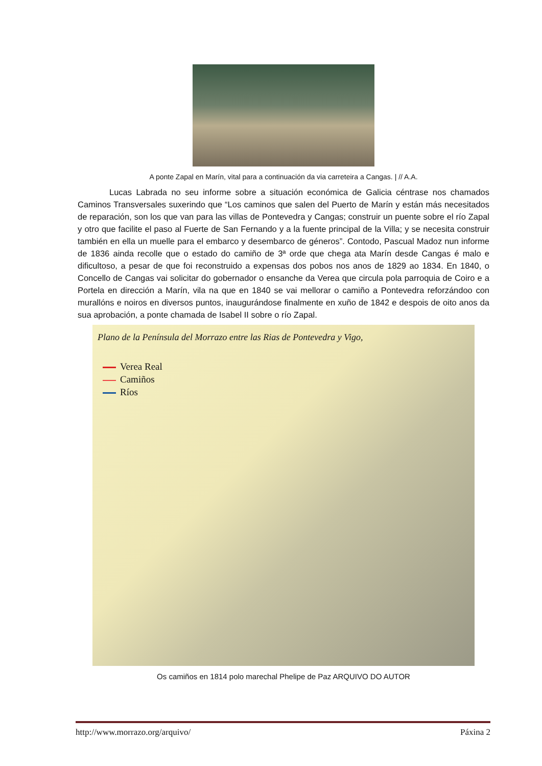A ponte Zapal en Marín, vital para a continuación da via carreteira a Cangas. | // A.A.
Lucas Labrada no seu informe sobre a situación económica de Galicia céntrase nos chamados Caminos Transversales suxerindo que “Los caminos que salen del Puerto de Marín y están más necesitados de reparación, son los que van para las villas de Pontevedra y Cangas; construir un puente sobre el río Zapal y otro que facilite el paso al Fuerte de San Fernando y a la fuente principal de la Villa; y se necesita construir también en ella un muelle para el embarco y desembarco de géneros”. Contodo, Pascual Madoz nun informe de 1836 ainda recolle que o estado do camiño de 3ª orde que chega ata Marín desde Cangas é malo e dificultoso, a pesar de que foi reconstruido a expensas dos pobos nos anos de 1829 ao 1834. En 1840, o Concello de Cangas vai solicitar do gobernador o ensanche da Verea que circula pola parroquia de Coiro e a Portela en dirección a Marín, vila na que en 1840 se vai mellorar o camiño a Pontevedra reforzándoo con murallóns e noiros en diversos puntos, inaugurándose finalmente en xuño de 1842 e despois de oito anos da sua aprobación, a ponte chamada de Isabel II sobre o río Zapal.
Plano de la Península del Morrazo entre las Rias de Pontevedra y Vigo,
Verea Real
Camiños
Ríos
Os camiños en 1814 polo marechal Phelipe de Paz ARQUIVO DO AUTOR
http://www.morrazo.org/arquivo/ Páxina 2